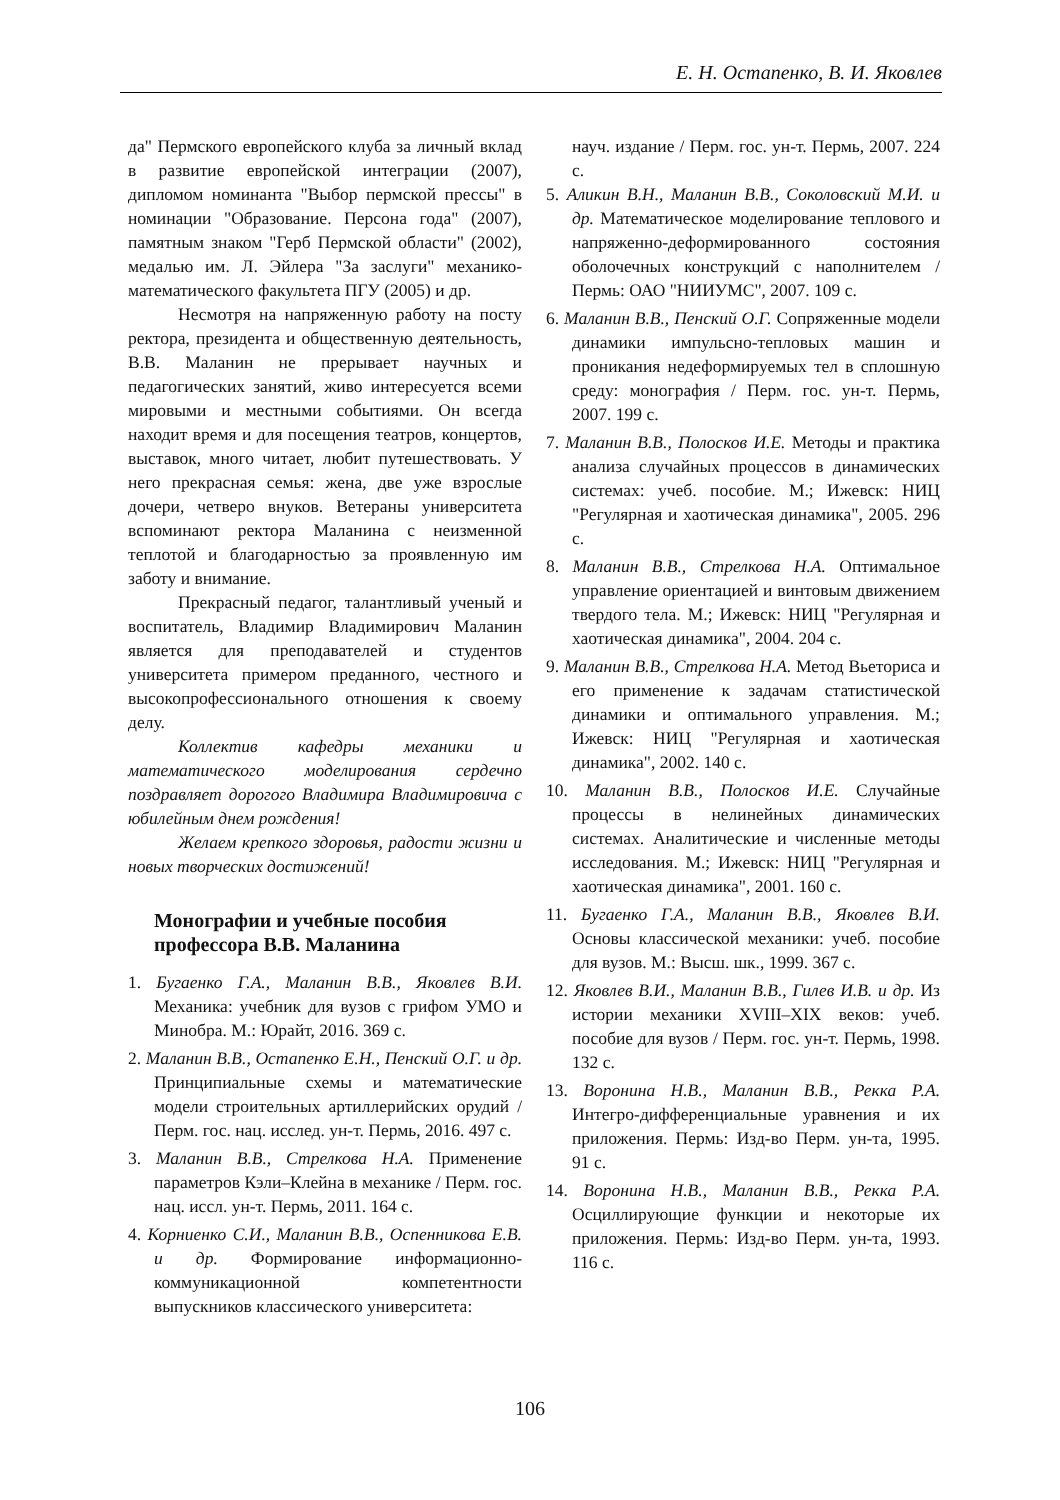Е. Н. Остапенко, В. И. Яковлев
да" Пермского европейского клуба за личный вклад в развитие европейской интеграции (2007), дипломом номинанта "Выбор пермской прессы" в номинации "Образование. Персона года" (2007), памятным знаком "Герб Пермской области" (2002), медалью им. Л. Эйлера "За заслуги" механико-математического факультета ПГУ (2005) и др.
Несмотря на напряженную работу на посту ректора, президента и общественную деятельность, В.В. Маланин не прерывает научных и педагогических занятий, живо интересуется всеми мировыми и местными событиями. Он всегда находит время и для посещения театров, концертов, выставок, много читает, любит путешествовать. У него прекрасная семья: жена, две уже взрослые дочери, четверо внуков. Ветераны университета вспоминают ректора Маланина с неизменной теплотой и благодарностью за проявленную им заботу и внимание.
Прекрасный педагог, талантливый ученый и воспитатель, Владимир Владимирович Маланин является для преподавателей и студентов университета примером преданного, честного и высокопрофессионального отношения к своему делу.
Коллектив кафедры механики и математического моделирования сердечно поздравляет дорогого Владимира Владимировича с юбилейным днем рождения!
Желаем крепкого здоровья, радости жизни и новых творческих достижений!
Монографии и учебные пособия профессора В.В. Маланина
1. Бугаенко Г.А., Маланин В.В., Яковлев В.И. Механика: учебник для вузов с грифом УМО и Минобра. М.: Юрайт, 2016. 369 с.
2. Маланин В.В., Остапенко Е.Н., Пенский О.Г. и др. Принципиальные схемы и математические модели строительных артиллерийских орудий / Перм. гос. нац. исслед. ун-т. Пермь, 2016. 497 с.
3. Маланин В.В., Стрелкова Н.А. Применение параметров Кэли–Клейна в механике / Перм. гос. нац. иссл. ун-т. Пермь, 2011. 164 с.
4. Корниенко С.И., Маланин В.В., Оспенникова Е.В. и др. Формирование информационно-коммуникационной компетентности выпускников классического университета:
науч. издание / Перм. гос. ун-т. Пермь, 2007. 224 с.
5. Аликин В.Н., Маланин В.В., Соколовский М.И. и др. Математическое моделирование теплового и напряженно-деформированного состояния оболочечных конструкций с наполнителем / Пермь: ОАО "НИИУМС", 2007. 109 с.
6. Маланин В.В., Пенский О.Г. Сопряженные модели динамики импульсно-тепловых машин и проникания недеформируемых тел в сплошную среду: монография / Перм. гос. ун-т. Пермь, 2007. 199 с.
7. Маланин В.В., Полосков И.Е. Методы и практика анализа случайных процессов в динамических системах: учеб. пособие. М.; Ижевск: НИЦ "Регулярная и хаотическая динамика", 2005. 296 с.
8. Маланин В.В., Стрелкова Н.А. Оптимальное управление ориентацией и винтовым движением твердого тела. М.; Ижевск: НИЦ "Регулярная и хаотическая динамика", 2004. 204 с.
9. Маланин В.В., Стрелкова Н.А. Метод Вьеториса и его применение к задачам статистической динамики и оптимального управления. М.; Ижевск: НИЦ "Регулярная и хаотическая динамика", 2002. 140 с.
10. Маланин В.В., Полосков И.Е. Случайные процессы в нелинейных динамических системах. Аналитические и численные методы исследования. М.; Ижевск: НИЦ "Регулярная и хаотическая динамика", 2001. 160 с.
11. Бугаенко Г.А., Маланин В.В., Яковлев В.И. Основы классической механики: учеб. пособие для вузов. М.: Высш. шк., 1999. 367 с.
12. Яковлев В.И., Маланин В.В., Гилев И.В. и др. Из истории механики XVIII–XIX веков: учеб. пособие для вузов / Перм. гос. ун-т. Пермь, 1998. 132 с.
13. Воронина Н.В., Маланин В.В., Рекка Р.А. Интегро-дифференциальные уравнения и их приложения. Пермь: Изд-во Перм. ун-та, 1995. 91 с.
14. Воронина Н.В., Маланин В.В., Рекка Р.А. Осциллирующие функции и некоторые их приложения. Пермь: Изд-во Перм. ун-та, 1993. 116 с.
106